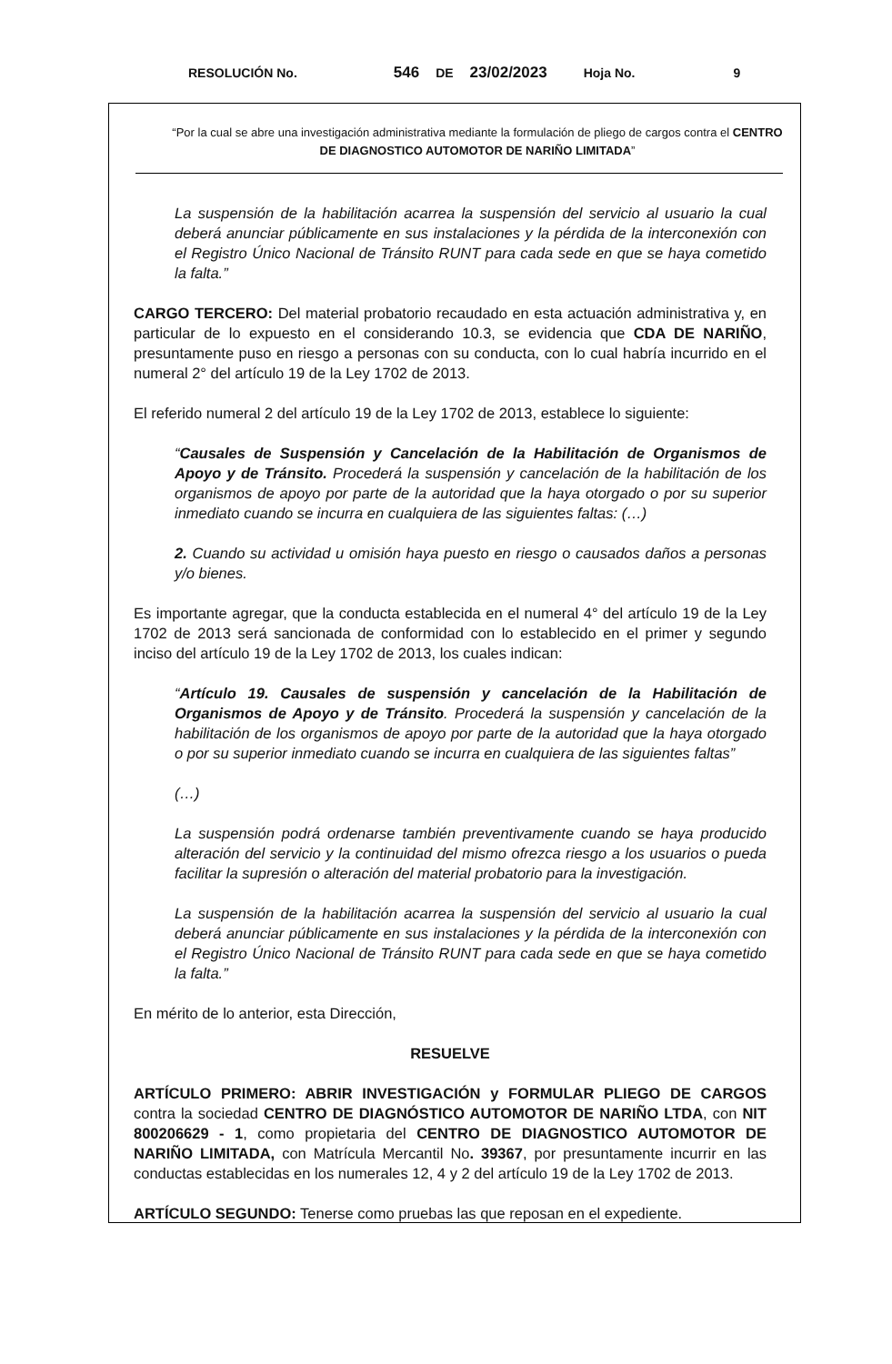RESOLUCIÓN No. 546 DE 23/02/2023 Hoja No. 9
“Por la cual se abre una investigación administrativa mediante la formulación de pliego de cargos contra el CENTRO DE DIAGNOSTICO AUTOMOTOR DE NARIÑO LIMITADA”
La suspensión de la habilitación acarrea la suspensión del servicio al usuario la cual deberá anunciar públicamente en sus instalaciones y la pérdida de la interconexión con el Registro Único Nacional de Tránsito RUNT para cada sede en que se haya cometido la falta.”
CARGO TERCERO: Del material probatorio recaudado en esta actuación administrativa y, en particular de lo expuesto en el considerando 10.3, se evidencia que CDA DE NARIÑO, presuntamente puso en riesgo a personas con su conducta, con lo cual habría incurrido en el numeral 2° del artículo 19 de la Ley 1702 de 2013.
El referido numeral 2 del artículo 19 de la Ley 1702 de 2013, establece lo siguiente:
“Causales de Suspensión y Cancelación de la Habilitación de Organismos de Apoyo y de Tránsito. Procederá la suspensión y cancelación de la habilitación de los organismos de apoyo por parte de la autoridad que la haya otorgado o por su superior inmediato cuando se incurra en cualquiera de las siguientes faltas: (…)
2. Cuando su actividad u omisión haya puesto en riesgo o causados daños a personas y/o bienes.
Es importante agregar, que la conducta establecida en el numeral 4° del artículo 19 de la Ley 1702 de 2013 será sancionada de conformidad con lo establecido en el primer y segundo inciso del artículo 19 de la Ley 1702 de 2013, los cuales indican:
“Artículo 19. Causales de suspensión y cancelación de la Habilitación de Organismos de Apoyo y de Tránsito. Procederá la suspensión y cancelación de la habilitación de los organismos de apoyo por parte de la autoridad que la haya otorgado o por su superior inmediato cuando se incurra en cualquiera de las siguientes faltas”
(…)
La suspensión podrá ordenarse también preventivamente cuando se haya producido alteración del servicio y la continuidad del mismo ofrezca riesgo a los usuarios o pueda facilitar la supresión o alteración del material probatorio para la investigación.
La suspensión de la habilitación acarrea la suspensión del servicio al usuario la cual deberá anunciar públicamente en sus instalaciones y la pérdida de la interconexión con el Registro Único Nacional de Tránsito RUNT para cada sede en que se haya cometido la falta.”
En mérito de lo anterior, esta Dirección,
RESUELVE
ARTÍCULO PRIMERO: ABRIR INVESTIGACIÓN y FORMULAR PLIEGO DE CARGOS contra la sociedad CENTRO DE DIAGNÓSTICO AUTOMOTOR DE NARIÑO LTDA, con NIT 800206629 - 1, como propietaria del CENTRO DE DIAGNOSTICO AUTOMOTOR DE NARIÑO LIMITADA, con Matrícula Mercantil No. 39367, por presuntamente incurrir en las conductas establecidas en los numerales 12, 4 y 2 del artículo 19 de la Ley 1702 de 2013.
ARTÍCULO SEGUNDO: Tenerse como pruebas las que reposan en el expediente.